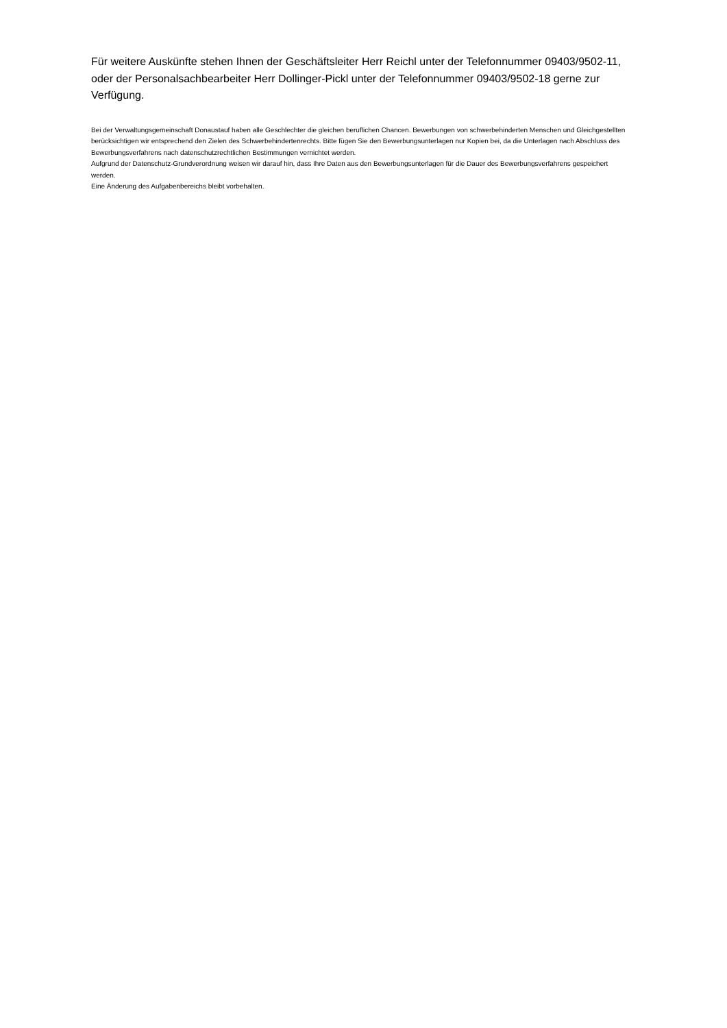Für weitere Auskünfte stehen Ihnen der Geschäftsleiter Herr Reichl unter der Telefonnummer 09403/9502-11, oder der Personalsachbearbeiter Herr Dollinger-Pickl unter der Telefonnummer 09403/9502-18 gerne zur Verfügung.
Bei der Verwaltungsgemeinschaft Donaustauf haben alle Geschlechter die gleichen beruflichen Chancen. Bewerbungen von schwerbehinderten Menschen und Gleichgestellten berücksichtigen wir entsprechend den Zielen des Schwerbehindertenrechts. Bitte fügen Sie den Bewerbungsunterlagen nur Kopien bei, da die Unterlagen nach Abschluss des Bewerbungsverfahrens nach datenschutzrechtlichen Bestimmungen vernichtet werden.
Aufgrund der Datenschutz-Grundverordnung weisen wir darauf hin, dass Ihre Daten aus den Bewerbungsunterlagen für die Dauer des Bewerbungsverfahrens gespeichert werden.
Eine Änderung des Aufgabenbereichs bleibt vorbehalten.